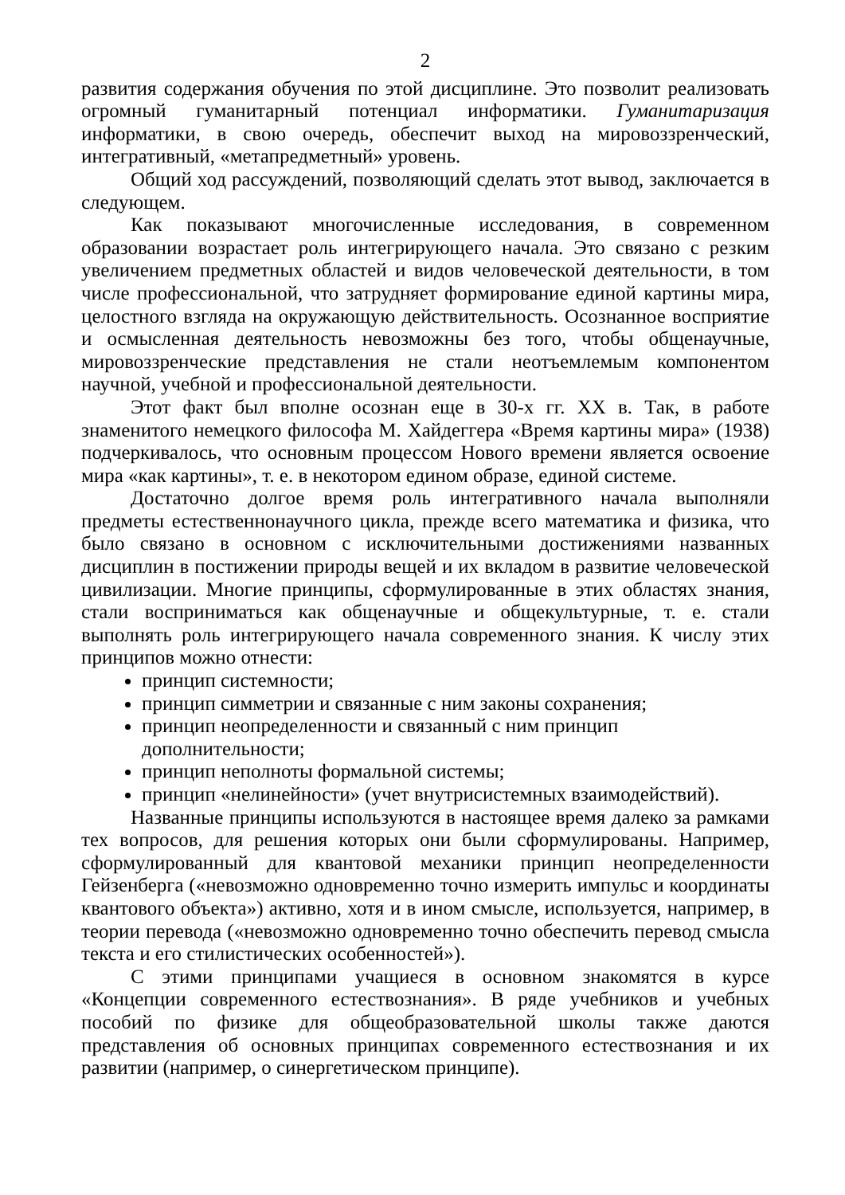2
развития содержания обучения по этой дисциплине. Это позволит реализовать огромный гуманитарный потенциал информатики. Гуманитаризация информатики, в свою очередь, обеспечит выход на мировоззренческий, интегративный, «метапредметный» уровень.
Общий ход рассуждений, позволяющий сделать этот вывод, заключается в следующем.
Как показывают многочисленные исследования, в современном образовании возрастает роль интегрирующего начала. Это связано с резким увеличением предметных областей и видов человеческой деятельности, в том числе профессиональной, что затрудняет формирование единой картины мира, целостного взгляда на окружающую действительность. Осознанное восприятие и осмысленная деятельность невозможны без того, чтобы общенаучные, мировоззренческие представления не стали неотъемлемым компонентом научной, учебной и профессиональной деятельности.
Этот факт был вполне осознан еще в 30-х гг. XX в. Так, в работе знаменитого немецкого философа М. Хайдеггера «Время картины мира» (1938) подчеркивалось, что основным процессом Нового времени является освоение мира «как картины», т. е. в некотором едином образе, единой системе.
Достаточно долгое время роль интегративного начала выполняли предметы естественнонаучного цикла, прежде всего математика и физика, что было связано в основном с исключительными достижениями названных дисциплин в постижении природы вещей и их вкладом в развитие человеческой цивилизации. Многие принципы, сформулированные в этих областях знания, стали восприниматься как общенаучные и общекультурные, т. е. стали выполнять роль интегрирующего начала современного знания. К числу этих принципов можно отнести:
принцип системности;
принцип симметрии и связанные с ним законы сохранения;
принцип неопределенности и связанный с ним принцип дополнительности;
принцип неполноты формальной системы;
принцип «нелинейности» (учет внутрисистемных взаимодействий).
Названные принципы используются в настоящее время далеко за рамками тех вопросов, для решения которых они были сформулированы. Например, сформулированный для квантовой механики принцип неопределенности Гейзенберга («невозможно одновременно точно измерить импульс и координаты квантового объекта») активно, хотя и в ином смысле, используется, например, в теории перевода («невозможно одновременно точно обеспечить перевод смысла текста и его стилистических особенностей»).
С этими принципами учащиеся в основном знакомятся в курсе «Концепции современного естествознания». В ряде учебников и учебных пособий по физике для общеобразовательной школы также даются представления об основных принципах современного естествознания и их развитии (например, о синергетическом принципе).